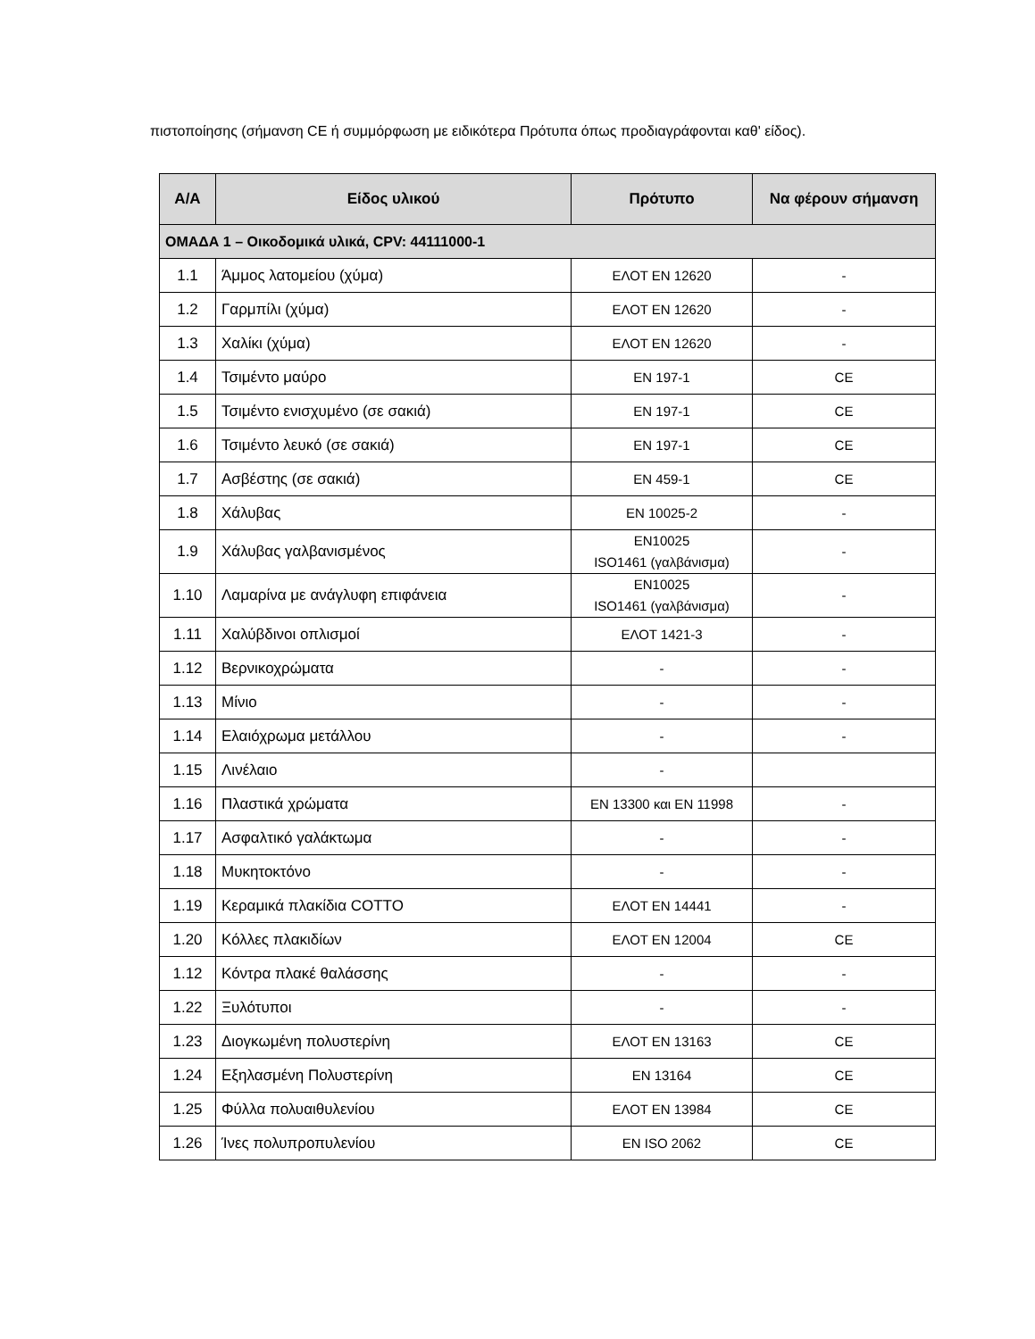πιστοποίησης (σήμανση CE ή συμμόρφωση με ειδικότερα Πρότυπα όπως προδιαγράφονται καθ' είδος).
| Α/Α | Είδος υλικού | Πρότυπο | Να φέρουν σήμανση |
| --- | --- | --- | --- |
| ΟΜΑΔΑ 1 – Οικοδομικά υλικά, CPV: 44111000-1 | | | |
| 1.1 | Άμμος λατομείου (χύμα) | ΕΛΟΤ ΕΝ 12620 | - |
| 1.2 | Γαρμπίλι (χύμα) | ΕΛΟΤ ΕΝ 12620 | - |
| 1.3 | Χαλίκι (χύμα) | ΕΛΟΤ ΕΝ 12620 | - |
| 1.4 | Τσιμέντο μαύρο | ΕΝ 197-1 | CE |
| 1.5 | Τσιμέντο ενισχυμένο (σε σακιά) | ΕΝ 197-1 | CE |
| 1.6 | Τσιμέντο λευκό (σε σακιά) | ΕΝ 197-1 | CE |
| 1.7 | Ασβέστης (σε σακιά) | ΕΝ 459-1 | CE |
| 1.8 | Χάλυβας | ΕΝ 10025-2 | - |
| 1.9 | Χάλυβας γαλβανισμένος | ΕΝ10025 ISO1461 (γαλβάνισμα) | - |
| 1.10 | Λαμαρίνα με ανάγλυφη επιφάνεια | ΕΝ10025 ISO1461 (γαλβάνισμα) | - |
| 1.11 | Χαλύβδινοι οπλισμοί | ΕΛΟΤ 1421-3 | - |
| 1.12 | Βερνικοχρώματα | - | - |
| 1.13 | Μίνιο | - | - |
| 1.14 | Ελαιόχρωμα μετάλλου | - | - |
| 1.15 | Λινέλαιο | - | |
| 1.16 | Πλαστικά χρώματα | ΕΝ 13300 και ΕΝ 11998 | - |
| 1.17 | Ασφαλτικό γαλάκτωμα | - | - |
| 1.18 | Μυκητοκτόνο | - | - |
| 1.19 | Κεραμικά πλακίδια COTTO | ΕΛΟΤ ΕΝ 14441 | - |
| 1.20 | Κόλλες πλακιδίων | ΕΛΟΤ ΕΝ 12004 | CE |
| 1.12 | Κόντρα πλακέ θαλάσσης | - | - |
| 1.22 | Ξυλότυποι | - | - |
| 1.23 | Διογκωμένη πολυστερίνη | ΕΛΟΤ ΕΝ 13163 | CE |
| 1.24 | Εξηλασμένη Πολυστερίνη | ΕΝ 13164 | CE |
| 1.25 | Φύλλα πολυαιθυλενίου | ΕΛΟΤ ΕΝ 13984 | CE |
| 1.26 | Ίνες πολυπροπυλενίου | ΕΝ ISO 2062 | CE |